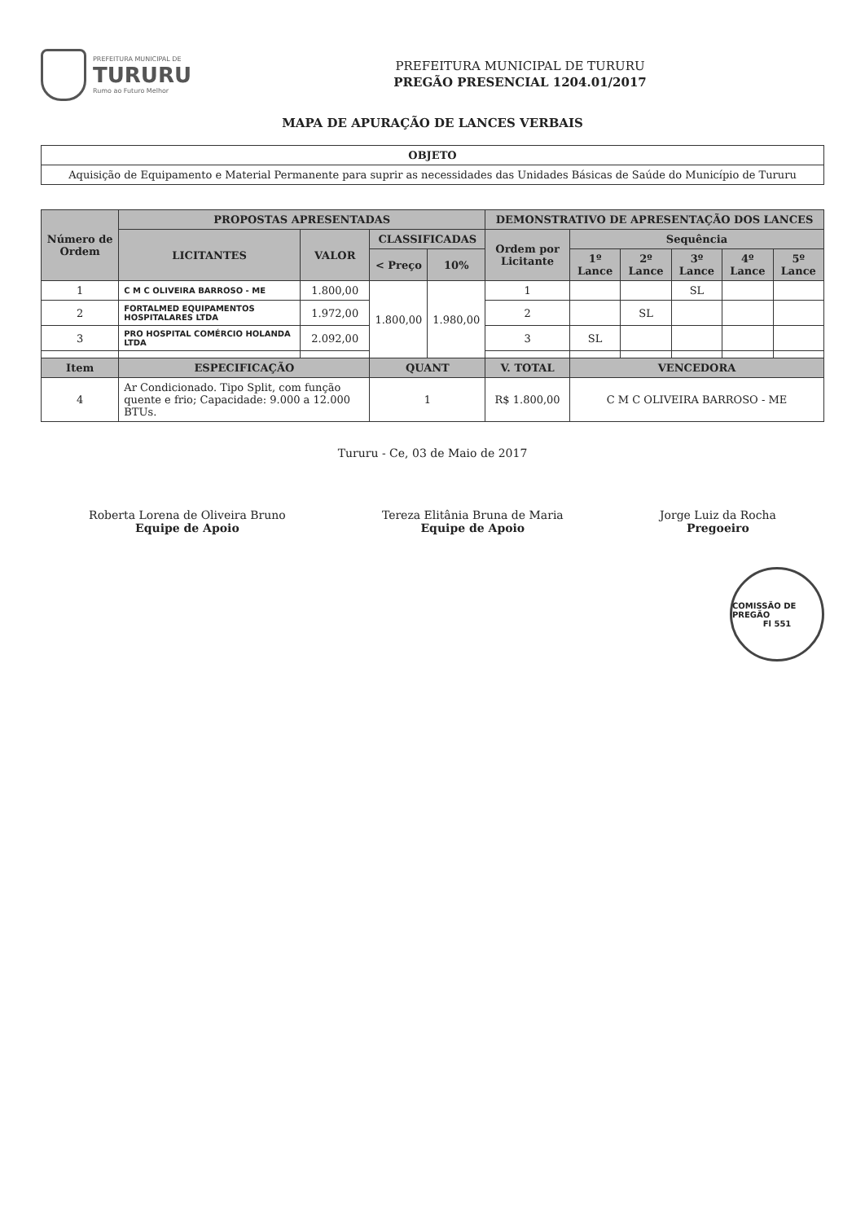PREFEITURA MUNICIPAL DE
TURURU
Rumo ao Futuro Melhor
PREFEITURA MUNICIPAL DE TURURU
PREGÃO PRESENCIAL 1204.01/2017
MAPA DE APURAÇÃO DE LANCES VERBAIS
| OBJETO |
| --- |
| Aquisição de Equipamento e Material Permanente para suprir as necessidades das Unidades Básicas de Saúde do Município de Tururu |
| Número de Ordem | PROPOSTAS APRESENTADAS | | | | DEMONSTRATIVO DE APRESENTAÇÃO DOS LANCES | | | | | |
| --- | --- | --- | --- | --- | --- | --- | --- | --- | --- | --- |
| | LICITANTES | VALOR | CLASSIFICADAS | | Ordem por Licitante | Sequência | | | | |
| | | | < Preço | 10% | | 1º Lance | 2º Lance | 3º Lance | 4º Lance | 5º Lance |
| 1 | C M C OLIVEIRA BARROSO - ME | 1.800,00 | 1.800,00 | 1.980,00 | 1 | | | SL | | |
| 2 | FORTALMED EQUIPAMENTOS HOSPITALARES LTDA | 1.972,00 | | | 2 | | SL | | | |
| 3 | PRO HOSPITAL COMÉRCIO HOLANDA LTDA | 2.092,00 | | | 3 | SL | | | | |
| Item | ESPECIFICAÇÃO | | QUANT | | V. TOTAL | VENCEDORA | | | | |
| 4 | Ar Condicionado. Tipo Split, com função quente e frio; Capacidade: 9.000 a 12.000 BTUs. | | 1 | | R$ 1.800,00 | C M C OLIVEIRA BARROSO - ME | | | | |
Tururu - Ce, 03 de Maio de 2017
Roberta Lorena de Oliveira Bruno
Equipe de Apoio
Tereza Elitânia Bruna de Maria
Equipe de Apoio
Jorge Luiz da Rocha
Pregoeiro
COMISSÃO DE PREGÃO
Fl 551